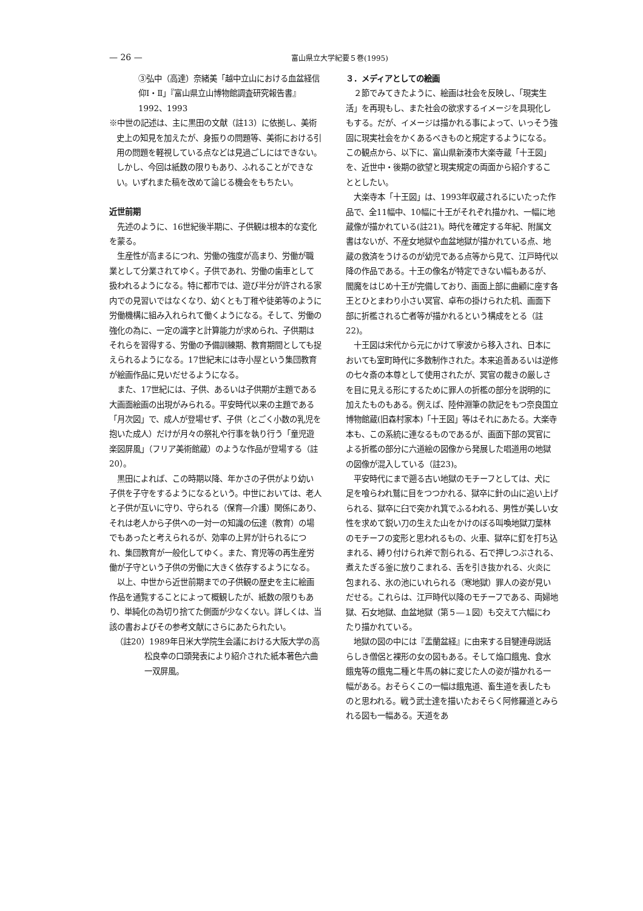— 26 — 富山県立大学紀要５巻(1995)
③弘中（高達）奈緒美「越中立山における血盆経信仰Ⅰ・Ⅱ」『富山県立山博物館調査研究報告書』1992、1993
※中世の記述は、主に黒田の文献（註13）に依拠し、美術史上の知見を加えたが、身振りの問題等、美術における引用の問題を軽視している点などは見過ごしにはできない。しかし、今回は紙数の限りもあり、ふれることができない。いずれまた稿を改めて論じる機会をもちたい。
近世前期
先述のように、16世紀後半期に、子供観は根本的な変化を蒙る。
生産性が高まるにつれ、労働の強度が高まり、労働が職業として分業されてゆく。子供であれ、労働の歯車として扱われるようになる。特に都市では、遊び半分が許される家内での見習いではなくなり、幼くとも丁稚や徒弟等のように労働機構に組み入れられて働くようになる。そして、労働の強化の為に、一定の識字と計算能力が求められ、子供期はそれらを習得する、労働の予備訓練期、教育期間としても捉えられるようになる。17世紀末には寺小屋という集団教育が絵画作品に見いだせるようになる。
また、17世紀には、子供、あるいは子供期が主題である大画面絵画の出現がみられる。平安時代以来の主題である「月次図」で、成人が登場せず、子供（とごく小数の乳児を抱いた成人）だけが月々の祭礼や行事を執り行う「童児遊楽図屏風」（フリア美術館蔵）のような作品が登場する（註20）。
黒田によれば、この時期以降、年かさの子供がより幼い子供を子守をするようになるという。中世においては、老人と子供が互いに守り、守られる（保育―介護）関係にあり、それは老人から子供への一対一の知識の伝達（教育）の場でもあったと考えられるが、効率の上昇が計られるにつれ、集団教育が一般化してゆく。また、育児等の再生産労働が子守という子供の労働に大きく依存するようになる。
以上、中世から近世前期までの子供観の歴史を主に絵画作品を通覧することによって概観したが、紙数の限りもあり、単純化の為切り捨てた側面が少なくない。詳しくは、当該の書およびその参考文献にさらにあたられたい。
（註20）1989年日米大学院生会議における大阪大学の高松良幸の口頭発表により紹介された紙本著色六曲一双屏風。
３．メディアとしての絵画
２節でみてきたように、絵画は社会を反映し、「現実生活」を再現もし、また社会の欲求するイメージを具現化しもする。だが、イメージは描かれる事によって、いっそう強固に現実社会をかくあるべきものと規定するようになる。この観点から、以下に、富山県新湊市大楽寺蔵「十王図」を、近世中・後期の欲望と現実規定の両面から紹介することとしたい。
大楽寺本「十王図」は、1993年収蔵されるにいたった作品で、全11幅中、10幅に十王がそれぞれ描かれ、一幅に地蔵像が描かれている(註21)。時代を確定する年紀、附属文書はないが、不産女地獄や血盆地獄が描かれている点、地蔵の救済をうけるのが幼児である点等から見て、江戸時代以降の作品である。十王の像名が特定できない幅もあるが、閻魔をはじめ十王が完備しており、画面上部に曲顧に座す各王とひとまわり小さい冥官、卓布の掛けられた机、画面下部に折檻される亡者等が描かれるという構成をとる（註22)。
十王図は宋代から元にかけて寧波から移入され、日本においても室町時代に多数制作された。本来追善あるいは逆修の七々斎の本尊として使用されたが、冥官の裁きの厳しさを目に見える形にするために罪人の折檻の部分を説明的に加えたものもある。例えば、陸仲淵筆の款記をもつ奈良国立博物館蔵(旧森村家本)「十王図」等はそれにあたる。大楽寺本も、この系統に連なるものであるが、画面下部の冥官による折檻の部分に六道絵の図像から発展した唱道用の地獄の図像が混入している（註23)。
平安時代にまで遡る古い地獄のモチーフとしては、犬に足を喰らわれ鷲に目をつつかれる、獄卒に針の山に追い上げられる、獄卒に臼で突かれ箕でふるわれる、男性が美しい女性を求めて鋭い刀の生えた山をかけのぼる叫喚地獄刀葉林のモチーフの変形と思われるもの、火車、獄卒に釘を打ち込まれる、縛り付けられ斧で割られる、石で押しつぶされる、煮えたぎる釜に放りこまれる、舌を引き抜かれる、火炎に包まれる、氷の池にいれられる（寒地獄）罪人の姿が見いだせる。これらは、江戸時代以降のモチーフである、両婦地獄、石女地獄、血盆地獄（第５―１図）も交えて六幅にわたり描かれている。
地獄の図の中には『盂蘭盆経』に由来する目犍連母説話らしき僧侶と裸形の女の図もある。そして焔口餓鬼、食水餓鬼等の餓鬼二種と牛馬の躰に変じた人の姿が描かれる一幅がある。おそらくこの一幅は餓鬼道、畜生道を表したものと思われる。戦う武士達を描いたおそらく阿修羅道とみられる図も一幅ある。天道をあ